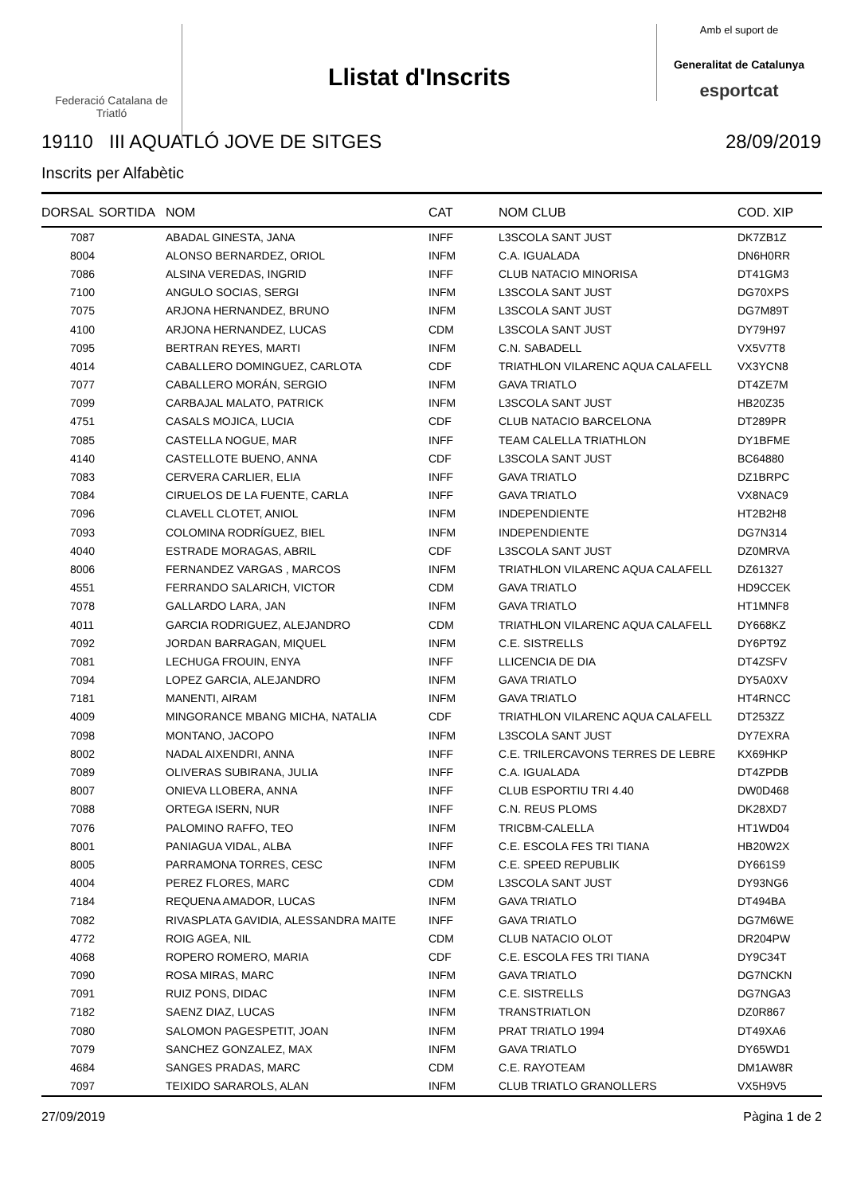Federació Catalana de Triatló
Llistat d'Inscrits
Amb el suport de
Generalitat de Catalunya
esportcat
19110 III AQUATLÓ JOVE DE SITGES 28/09/2019
Inscrits per Alfabètic
| DORSAL | SORTIDA | NOM | CAT | NOM CLUB | COD. XIP |
| --- | --- | --- | --- | --- | --- |
| 7087 | | ABADAL GINESTA, JANA | INFF | L3SCOLA SANT JUST | DK7ZB1Z |
| 8004 | | ALONSO BERNARDEZ, ORIOL | INFM | C.A. IGUALADA | DN6H0RR |
| 7086 | | ALSINA VEREDAS, INGRID | INFF | CLUB NATACIO MINORISA | DT41GM3 |
| 7100 | | ANGULO SOCIAS, SERGI | INFM | L3SCOLA SANT JUST | DG70XPS |
| 7075 | | ARJONA HERNANDEZ, BRUNO | INFM | L3SCOLA SANT JUST | DG7M89T |
| 4100 | | ARJONA HERNANDEZ, LUCAS | CDM | L3SCOLA SANT JUST | DY79H97 |
| 7095 | | BERTRAN REYES, MARTI | INFM | C.N. SABADELL | VX5V7T8 |
| 4014 | | CABALLERO DOMINGUEZ, CARLOTA | CDF | TRIATHLON VILARENC AQUA CALAFELL | VX3YCN8 |
| 7077 | | CABALLERO MORÁN, SERGIO | INFM | GAVA TRIATLO | DT4ZE7M |
| 7099 | | CARBAJAL MALATO, PATRICK | INFM | L3SCOLA SANT JUST | HB20Z35 |
| 4751 | | CASALS MOJICA, LUCIA | CDF | CLUB NATACIO BARCELONA | DT289PR |
| 7085 | | CASTELLA NOGUE, MAR | INFF | TEAM CALELLA TRIATHLON | DY1BFME |
| 4140 | | CASTELLOTE BUENO, ANNA | CDF | L3SCOLA SANT JUST | BC64880 |
| 7083 | | CERVERA CARLIER, ELIA | INFF | GAVA TRIATLO | DZ1BRPC |
| 7084 | | CIRUELOS DE LA FUENTE, CARLA | INFF | GAVA TRIATLO | VX8NAC9 |
| 7096 | | CLAVELL CLOTET, ANIOL | INFM | INDEPENDIENTE | HT2B2H8 |
| 7093 | | COLOMINA RODRÍGUEZ, BIEL | INFM | INDEPENDIENTE | DG7N314 |
| 4040 | | ESTRADE MORAGAS, ABRIL | CDF | L3SCOLA SANT JUST | DZ0MRVA |
| 8006 | | FERNANDEZ VARGAS , MARCOS | INFM | TRIATHLON VILARENC AQUA CALAFELL | DZ61327 |
| 4551 | | FERRANDO SALARICH, VICTOR | CDM | GAVA TRIATLO | HD9CCEK |
| 7078 | | GALLARDO LARA, JAN | INFM | GAVA TRIATLO | HT1MNF8 |
| 4011 | | GARCIA RODRIGUEZ, ALEJANDRO | CDM | TRIATHLON VILARENC AQUA CALAFELL | DY668KZ |
| 7092 | | JORDAN BARRAGAN, MIQUEL | INFM | C.E. SISTRELLS | DY6PT9Z |
| 7081 | | LECHUGA FROUIN, ENYA | INFF | LLICENCIA DE DIA | DT4ZSFV |
| 7094 | | LOPEZ GARCIA, ALEJANDRO | INFM | GAVA TRIATLO | DY5A0XV |
| 7181 | | MANENTI, AIRAM | INFM | GAVA TRIATLO | HT4RNCC |
| 4009 | | MINGORANCE MBANG MICHA, NATALIA | CDF | TRIATHLON VILARENC AQUA CALAFELL | DT253ZZ |
| 7098 | | MONTANO, JACOPO | INFM | L3SCOLA SANT JUST | DY7EXRA |
| 8002 | | NADAL AIXENDRI, ANNA | INFF | C.E. TRILERCAVONS TERRES DE LEBRE | KX69HKP |
| 7089 | | OLIVERAS SUBIRANA, JULIA | INFF | C.A. IGUALADA | DT4ZPDB |
| 8007 | | ONIEVA LLOBERA, ANNA | INFF | CLUB ESPORTIU TRI 4.40 | DW0D468 |
| 7088 | | ORTEGA ISERN, NUR | INFF | C.N. REUS PLOMS | DK28XD7 |
| 7076 | | PALOMINO RAFFO, TEO | INFM | TRICBM-CALELLA | HT1WD04 |
| 8001 | | PANIAGUA VIDAL, ALBA | INFF | C.E. ESCOLA FES TRI TIANA | HB20W2X |
| 8005 | | PARRAMONA TORRES, CESC | INFM | C.E. SPEED REPUBLIK | DY661S9 |
| 4004 | | PEREZ FLORES, MARC | CDM | L3SCOLA SANT JUST | DY93NG6 |
| 7184 | | REQUENA AMADOR, LUCAS | INFM | GAVA TRIATLO | DT494BA |
| 7082 | | RIVASPLATA GAVIDIA, ALESSANDRA MAITE | INFF | GAVA TRIATLO | DG7M6WE |
| 4772 | | ROIG AGEA, NIL | CDM | CLUB NATACIO OLOT | DR204PW |
| 4068 | | ROPERO ROMERO, MARIA | CDF | C.E. ESCOLA FES TRI TIANA | DY9C34T |
| 7090 | | ROSA MIRAS, MARC | INFM | GAVA TRIATLO | DG7NCKN |
| 7091 | | RUIZ PONS, DIDAC | INFM | C.E. SISTRELLS | DG7NGA3 |
| 7182 | | SAENZ DIAZ, LUCAS | INFM | TRANSTRIATLON | DZ0R867 |
| 7080 | | SALOMON PAGESPETIT, JOAN | INFM | PRAT TRIATLO 1994 | DT49XA6 |
| 7079 | | SANCHEZ GONZALEZ, MAX | INFM | GAVA TRIATLO | DY65WD1 |
| 4684 | | SANGES PRADAS, MARC | CDM | C.E. RAYOTEAM | DM1AW8R |
| 7097 | | TEIXIDO SARAROLS, ALAN | INFM | CLUB TRIATLO GRANOLLERS | VX5H9V5 |
27/09/2019 Pàgina 1 de 2